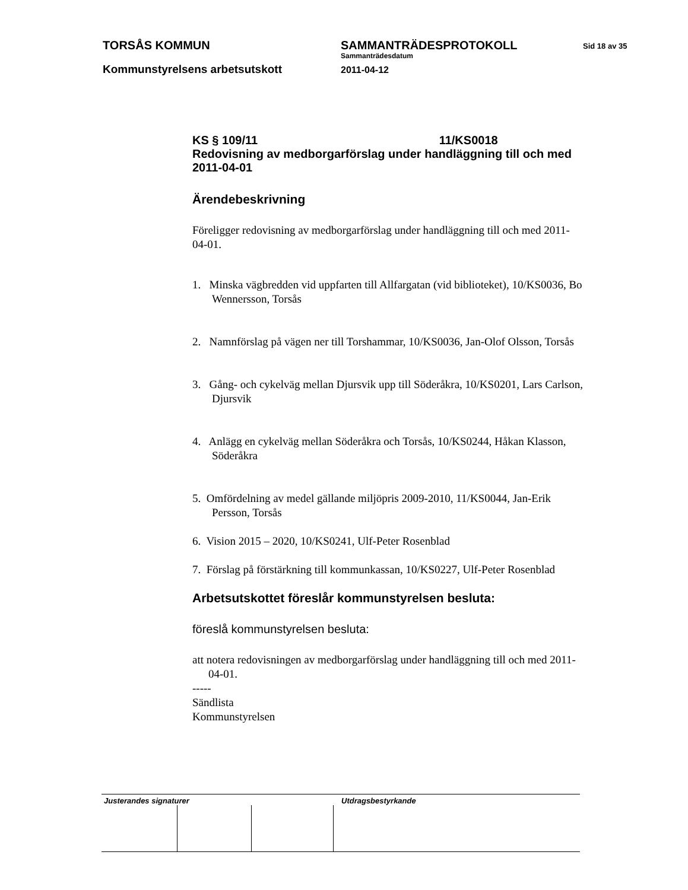TORSÅS KOMMUN
Kommunstyrelsens arbetsutskott
SAMMANTRÄDESPROTOKOLL
Sammanträdesdatum
2011-04-12
Sid 18 av 35
KS § 109/11 11/KS0018
Redovisning av medborgarförslag under handläggning till och med 2011-04-01
Ärendebeskrivning
Föreligger redovisning av medborgarförslag under handläggning till och med 2011-04-01.
1. Minska vägbredden vid uppfarten till Allfargatan (vid biblioteket), 10/KS0036, Bo Wennersson, Torsås
2. Namnförslag på vägen ner till Torshammar, 10/KS0036, Jan-Olof Olsson, Torsås
3. Gång- och cykelväg mellan Djursvik upp till Söderåkra, 10/KS0201, Lars Carlson, Djursvik
4. Anlägg en cykelväg mellan Söderåkra och Torsås, 10/KS0244, Håkan Klasson, Söderåkra
5. Omfördelning av medel gällande miljöpris 2009-2010, 11/KS0044, Jan-Erik Persson, Torsås
6. Vision 2015 – 2020, 10/KS0241, Ulf-Peter Rosenblad
7. Förslag på förstärkning till kommunkassan, 10/KS0227, Ulf-Peter Rosenblad
Arbetsutskottet föreslår kommunstyrelsen besluta:
föreslå kommunstyrelsen besluta:
att notera redovisningen av medborgarförslag under handläggning till och med 2011-04-01.
-----
Sändlista
Kommunstyrelsen
Justerandes signaturer Utdragsbestyrkande